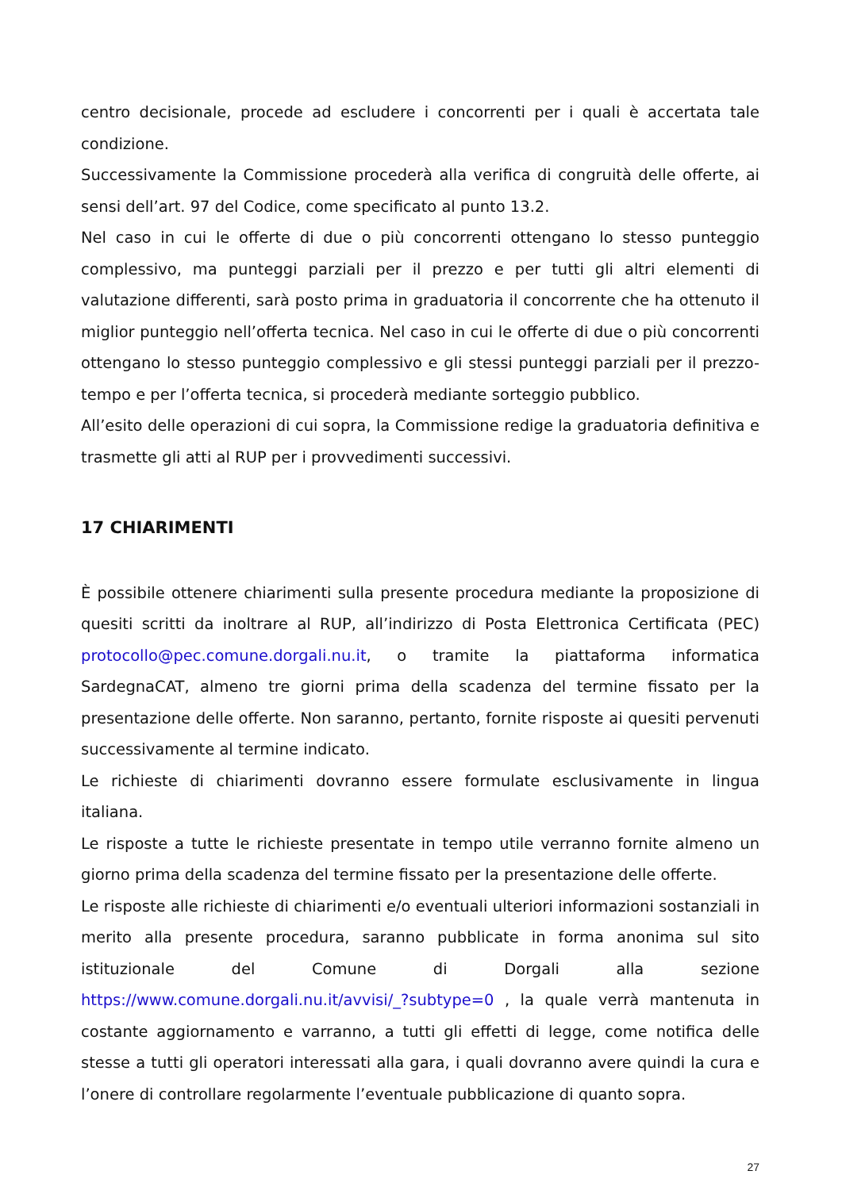centro decisionale, procede ad escludere i concorrenti per i quali è accertata tale condizione.
Successivamente la Commissione procederà alla verifica di congruità delle offerte, ai sensi dell’art. 97 del Codice, come specificato al punto 13.2.
Nel caso in cui le offerte di due o più concorrenti ottengano lo stesso punteggio complessivo, ma punteggi parziali per il prezzo e per tutti gli altri elementi di valutazione differenti, sarà posto prima in graduatoria il concorrente che ha ottenuto il miglior punteggio nell’offerta tecnica. Nel caso in cui le offerte di due o più concorrenti ottengano lo stesso punteggio complessivo e gli stessi punteggi parziali per il prezzo-tempo e per l’offerta tecnica, si procederà mediante sorteggio pubblico.
All’esito delle operazioni di cui sopra, la Commissione redige la graduatoria definitiva e trasmette gli atti al RUP per i provvedimenti successivi.
17 CHIARIMENTI
È possibile ottenere chiarimenti sulla presente procedura mediante la proposizione di quesiti scritti da inoltrare al RUP, all’indirizzo di Posta Elettronica Certificata (PEC) protocollo@pec.comune.dorgali.nu.it, o tramite la piattaforma informatica SardegnaCAT, almeno tre giorni prima della scadenza del termine fissato per la presentazione delle offerte. Non saranno, pertanto, fornite risposte ai quesiti pervenuti successivamente al termine indicato.
Le richieste di chiarimenti dovranno essere formulate esclusivamente in lingua italiana.
Le risposte a tutte le richieste presentate in tempo utile verranno fornite almeno un giorno prima della scadenza del termine fissato per la presentazione delle offerte.
Le risposte alle richieste di chiarimenti e/o eventuali ulteriori informazioni sostanziali in merito alla presente procedura, saranno pubblicate in forma anonima sul sito istituzionale del Comune di Dorgali alla sezione https://www.comune.dorgali.nu.it/avvisi/_?subtype=0 , la quale verrà mantenuta in costante aggiornamento e varranno, a tutti gli effetti di legge, come notifica delle stesse a tutti gli operatori interessati alla gara, i quali dovranno avere quindi la cura e l’onere di controllare regolarmente l’eventuale pubblicazione di quanto sopra.
27